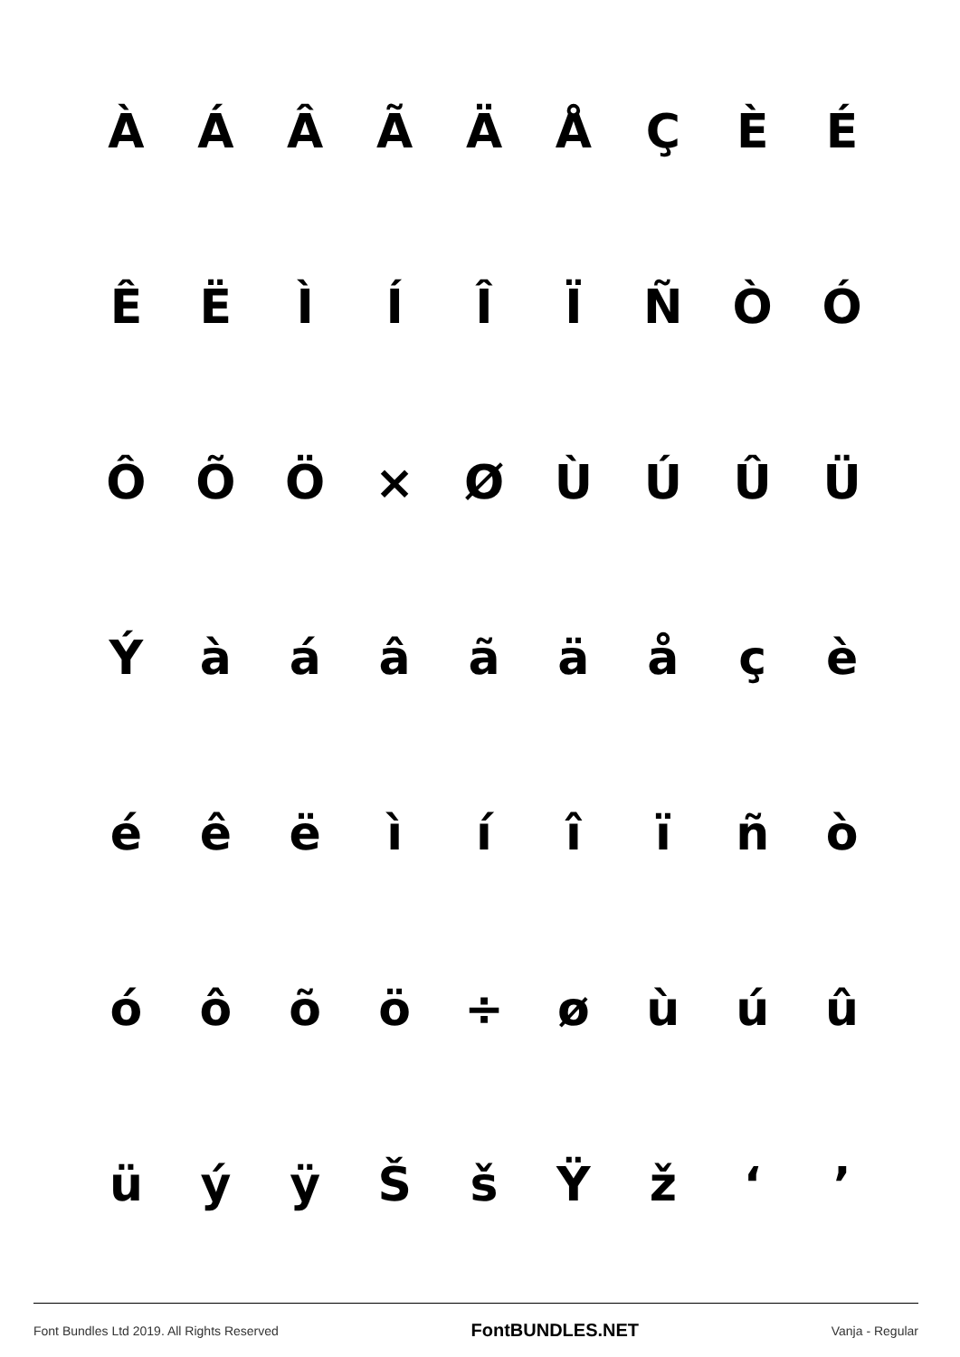À Á Â Ã Ä Å Ç È É
Ê Ë Ì Í Î Ï Ñ Ò Ó
Ô Õ Ö × Ø Ù Ú Û Ü
Ý à á â ã ä å ç è
é ê ë ì í î ï ñ ò
ó ô õ ö ÷ ø ù ú û
ü ý ÿ Š š Ÿ ž ‘ ’
Font Bundles Ltd 2019. All Rights Reserved FontBUNDLES.NET Vanja - Regular